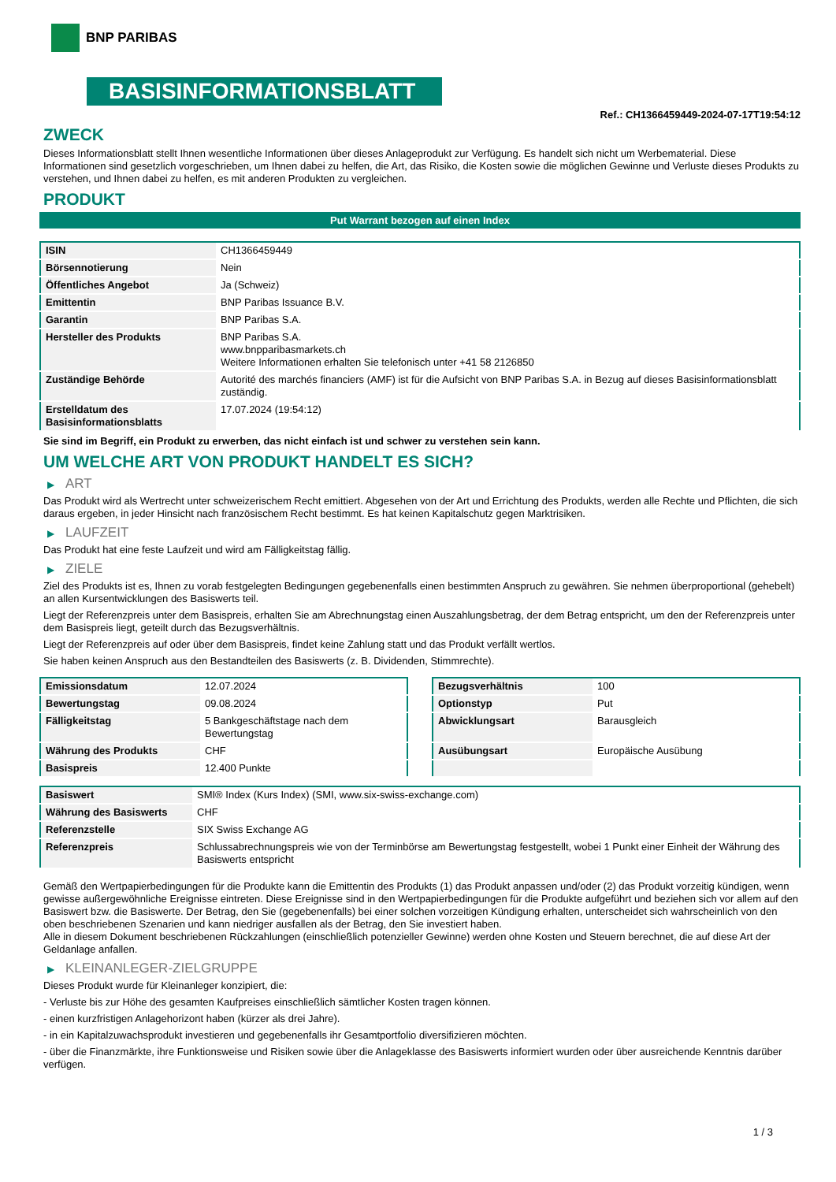BNP PARIBAS
BASISINFORMATIONSBLATT
Ref.: CH1366459449-2024-07-17T19:54:12
ZWECK
Dieses Informationsblatt stellt Ihnen wesentliche Informationen über dieses Anlageprodukt zur Verfügung. Es handelt sich nicht um Werbematerial. Diese Informationen sind gesetzlich vorgeschrieben, um Ihnen dabei zu helfen, die Art, das Risiko, die Kosten sowie die möglichen Gewinne und Verluste dieses Produkts zu verstehen, und Ihnen dabei zu helfen, es mit anderen Produkten zu vergleichen.
PRODUKT
Put Warrant bezogen auf einen Index
| ISIN | CH1366459449 |
| Börsennotierung | Nein |
| Öffentliches Angebot | Ja (Schweiz) |
| Emittentin | BNP Paribas Issuance B.V. |
| Garantin | BNP Paribas S.A. |
| Hersteller des Produkts | BNP Paribas S.A. www.bnpparibasmarkets.ch Weitere Informationen erhalten Sie telefonisch unter +41 58 2126850 |
| Zuständige Behörde | Autorité des marchés financiers (AMF) ist für die Aufsicht von BNP Paribas S.A. in Bezug auf dieses Basisinformationsblatt zuständig. |
| Erstelldatum des Basisinformationsblatts | 17.07.2024 (19:54:12) |
Sie sind im Begriff, ein Produkt zu erwerben, das nicht einfach ist und schwer zu verstehen sein kann.
UM WELCHE ART VON PRODUKT HANDELT ES SICH?
▶ ART
Das Produkt wird als Wertrecht unter schweizerischem Recht emittiert. Abgesehen von der Art und Errichtung des Produkts, werden alle Rechte und Pflichten, die sich daraus ergeben, in jeder Hinsicht nach französischem Recht bestimmt. Es hat keinen Kapitalschutz gegen Marktrisiken.
▶ LAUFZEIT
Das Produkt hat eine feste Laufzeit und wird am Fälligkeitstag fällig.
▶ ZIELE
Ziel des Produkts ist es, Ihnen zu vorab festgelegten Bedingungen gegebenenfalls einen bestimmten Anspruch zu gewähren. Sie nehmen überproportional (gehebelt) an allen Kursentwicklungen des Basiswerts teil.
Liegt der Referenzpreis unter dem Basispreis, erhalten Sie am Abrechnungstag einen Auszahlungsbetrag, der dem Betrag entspricht, um den der Referenzpreis unter dem Basispreis liegt, geteilt durch das Bezugsverhältnis.
Liegt der Referenzpreis auf oder über dem Basispreis, findet keine Zahlung statt und das Produkt verfällt wertlos.
Sie haben keinen Anspruch aus den Bestandteilen des Basiswerts (z. B. Dividenden, Stimmrechte).
| Emissionsdatum | 12.07.2024 |
| Bewertungstag | 09.08.2024 |
| Fälligkeitstag | 5 Bankgeschäftstage nach dem Bewertungstag |
| Währung des Produkts | CHF |
| Basispreis | 12.400 Punkte |
| Bezugsverhältnis | 100 |
| Optionstyp | Put |
| Abwicklungsart | Barausgleich |
| Ausübungsart | Europäische Ausübung |
| Basiswert | SMI® Index (Kurs Index) (SMI, www.six-swiss-exchange.com) |
| Währung des Basiswerts | CHF |
| Referenzstelle | SIX Swiss Exchange AG |
| Referenzpreis | Schlussabrechnungspreis wie von der Terminbörse am Bewertungstag festgestellt, wobei 1 Punkt einer Einheit der Währung des Basiswerts entspricht |
Gemäß den Wertpapierbedingungen für die Produkte kann die Emittentin des Produkts (1) das Produkt anpassen und/oder (2) das Produkt vorzeitig kündigen, wenn gewisse außergewöhnliche Ereignisse eintreten. Diese Ereignisse sind in den Wertpapierbedingungen für die Produkte aufgeführt und beziehen sich vor allem auf den Basiswert bzw. die Basiswerte. Der Betrag, den Sie (gegebenenfalls) bei einer solchen vorzeitigen Kündigung erhalten, unterscheidet sich wahrscheinlich von den oben beschriebenen Szenarien und kann niedriger ausfallen als der Betrag, den Sie investiert haben.
Alle in diesem Dokument beschriebenen Rückzahlungen (einschließlich potenzieller Gewinne) werden ohne Kosten und Steuern berechnet, die auf diese Art der Geldanlage anfallen.
▶ KLEINANLEGER-ZIELGRUPPE
Dieses Produkt wurde für Kleinanleger konzipiert, die:
- Verluste bis zur Höhe des gesamten Kaufpreises einschließlich sämtlicher Kosten tragen können.
- einen kurzfristigen Anlagehorizont haben (kürzer als drei Jahre).
- in ein Kapitalzuwachsprodukt investieren und gegebenenfalls ihr Gesamtportfolio diversifizieren möchten.
- über die Finanzmärkte, ihre Funktionsweise und Risiken sowie über die Anlageklasse des Basiswerts informiert wurden oder über ausreichende Kenntnis darüber verfügen.
1 / 3